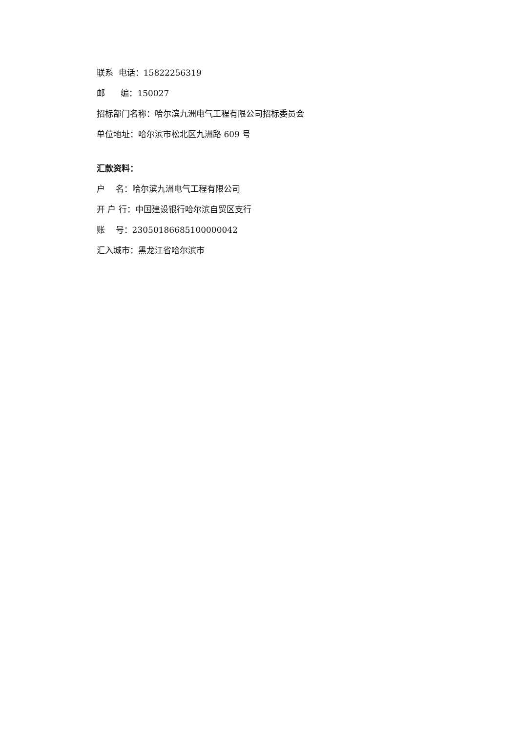联系 电话：15822256319
邮 编：150027
招标部门名称：哈尔滨九洲电气工程有限公司招标委员会
单位地址：哈尔滨市松北区九洲路 609 号
汇款资料：
户 名：哈尔滨九洲电气工程有限公司
开 户 行：中国建设银行哈尔滨自贸区支行
账 号：23050186685100000042
汇入城市：黑龙江省哈尔滨市